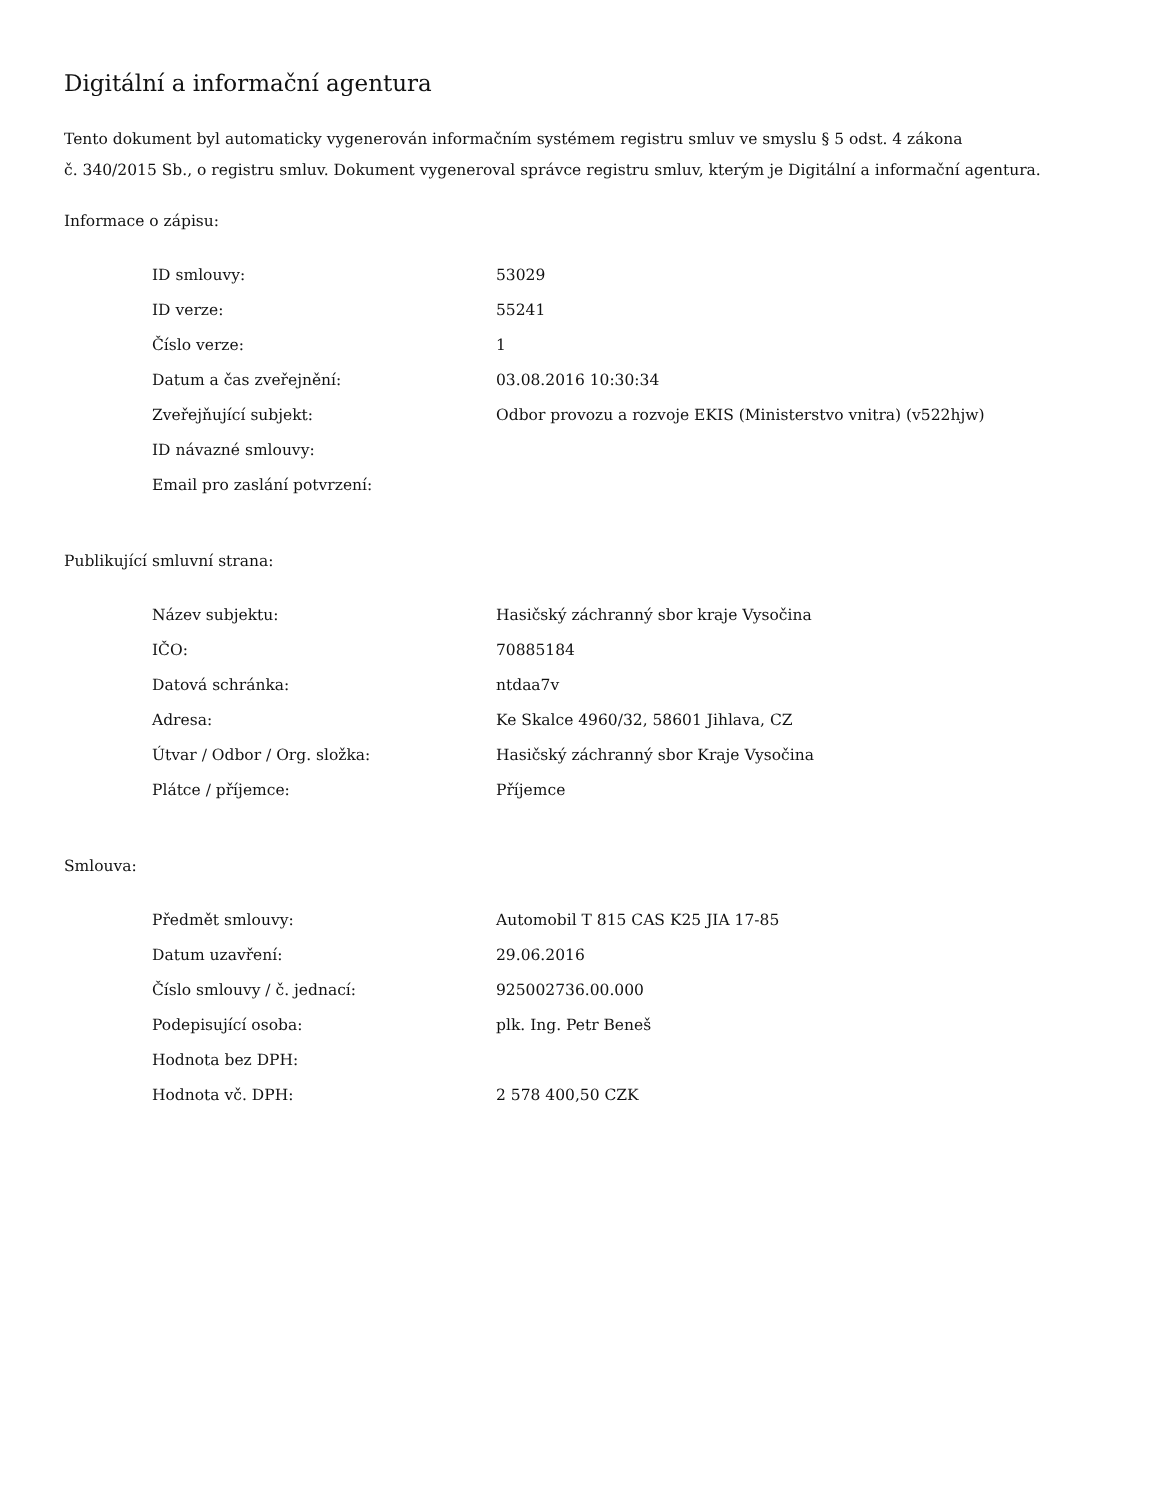Digitální a informační agentura
Tento dokument byl automaticky vygenerován informačním systémem registru smluv ve smyslu § 5 odst. 4 zákona
č. 340/2015 Sb., o registru smluv. Dokument vygeneroval správce registru smluv, kterým je Digitální a informační agentura.
Informace o zápisu:
| ID smlouvy: | 53029 |
| ID verze: | 55241 |
| Číslo verze: | 1 |
| Datum a čas zveřejnění: | 03.08.2016 10:30:34 |
| Zveřejňující subjekt: | Odbor provozu a rozvoje EKIS (Ministerstvo vnitra) (v522hjw) |
| ID návazné smlouvy: | |
| Email pro zaslání potvrzení: | |
Publikující smluvní strana:
| Název subjektu: | Hasičský záchranný sbor kraje Vysočina |
| IČO: | 70885184 |
| Datová schránka: | ntdaa7v |
| Adresa: | Ke Skalce 4960/32, 58601 Jihlava, CZ |
| Útvar / Odbor / Org. složka: | Hasičský záchranný sbor Kraje Vysočina |
| Plátce / příjemce: | Příjemce |
Smlouva:
| Předmět smlouvy: | Automobil T 815 CAS K25 JIA 17-85 |
| Datum uzavření: | 29.06.2016 |
| Číslo smlouvy / č. jednací: | 925002736.00.000 |
| Podepisující osoba: | plk. Ing. Petr Beneš |
| Hodnota bez DPH: | |
| Hodnota vč. DPH: | 2 578 400,50 CZK |